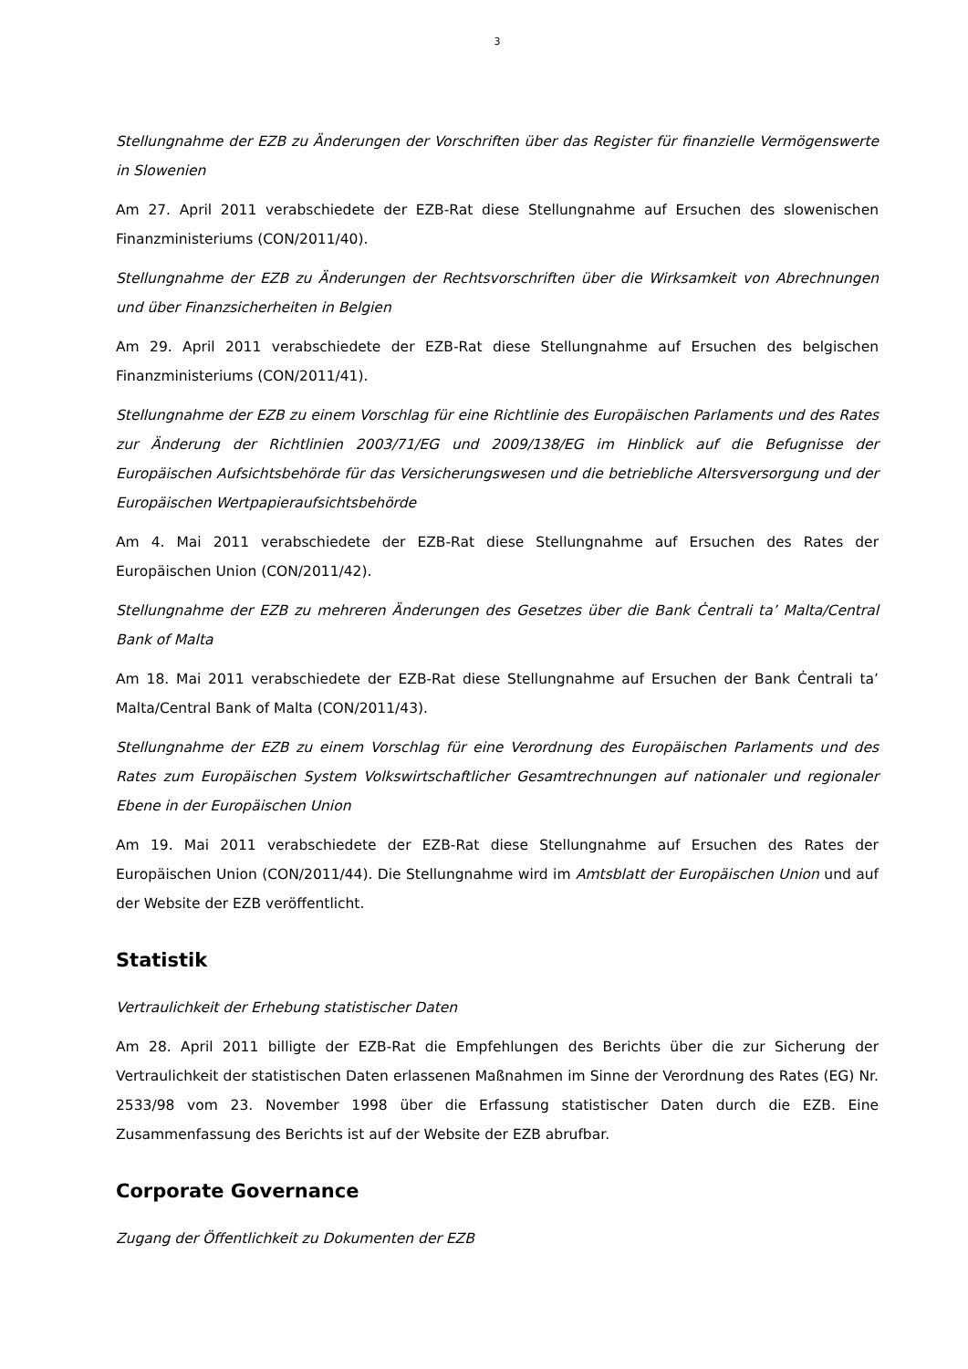3
Stellungnahme der EZB zu Änderungen der Vorschriften über das Register für finanzielle Vermögenswerte in Slowenien
Am 27. April 2011 verabschiedete der EZB-Rat diese Stellungnahme auf Ersuchen des slowenischen Finanzministeriums (CON/2011/40).
Stellungnahme der EZB zu Änderungen der Rechtsvorschriften über die Wirksamkeit von Abrechnungen und über Finanzsicherheiten in Belgien
Am 29. April 2011 verabschiedete der EZB-Rat diese Stellungnahme auf Ersuchen des belgischen Finanzministeriums (CON/2011/41).
Stellungnahme der EZB zu einem Vorschlag für eine Richtlinie des Europäischen Parlaments und des Rates zur Änderung der Richtlinien 2003/71/EG und 2009/138/EG im Hinblick auf die Befugnisse der Europäischen Aufsichtsbehörde für das Versicherungswesen und die betriebliche Altersversorgung und der Europäischen Wertpapieraufsichtsbehörde
Am 4. Mai 2011 verabschiedete der EZB-Rat diese Stellungnahme auf Ersuchen des Rates der Europäischen Union (CON/2011/42).
Stellungnahme der EZB zu mehreren Änderungen des Gesetzes über die Bank Ċentrali ta’ Malta/Central Bank of Malta
Am 18. Mai 2011 verabschiedete der EZB-Rat diese Stellungnahme auf Ersuchen der Bank Ċentrali ta’ Malta/Central Bank of Malta (CON/2011/43).
Stellungnahme der EZB zu einem Vorschlag für eine Verordnung des Europäischen Parlaments und des Rates zum Europäischen System Volkswirtschaftlicher Gesamtrechnungen auf nationaler und regionaler Ebene in der Europäischen Union
Am 19. Mai 2011 verabschiedete der EZB-Rat diese Stellungnahme auf Ersuchen des Rates der Europäischen Union (CON/2011/44). Die Stellungnahme wird im Amtsblatt der Europäischen Union und auf der Website der EZB veröffentlicht.
Statistik
Vertraulichkeit der Erhebung statistischer Daten
Am 28. April 2011 billigte der EZB-Rat die Empfehlungen des Berichts über die zur Sicherung der Vertraulichkeit der statistischen Daten erlassenen Maßnahmen im Sinne der Verordnung des Rates (EG) Nr. 2533/98 vom 23. November 1998 über die Erfassung statistischer Daten durch die EZB. Eine Zusammenfassung des Berichts ist auf der Website der EZB abrufbar.
Corporate Governance
Zugang der Öffentlichkeit zu Dokumenten der EZB